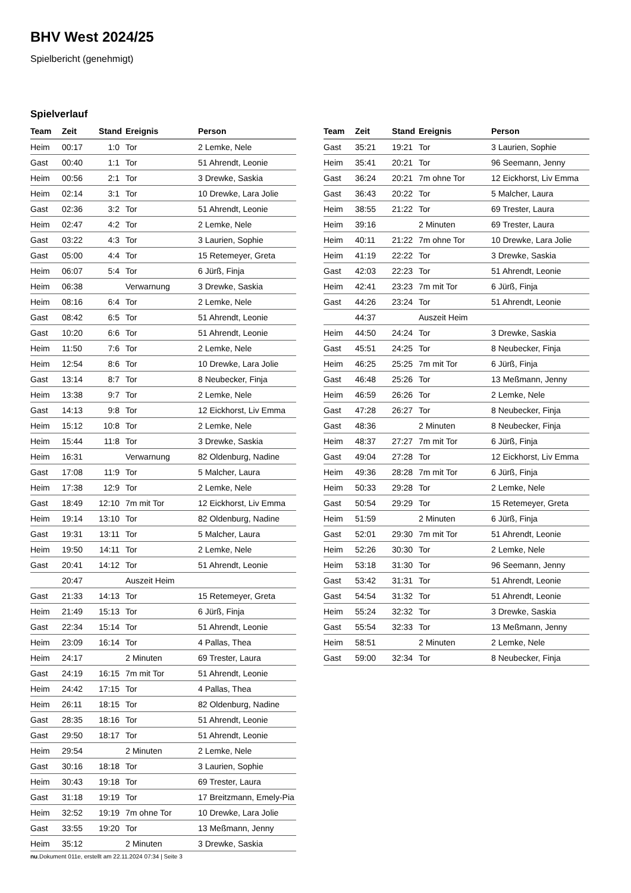BHV West 2024/25
Spielbericht (genehmigt)
Spielverlauf
| Team | Zeit | Stand | Ereignis | Person |
| --- | --- | --- | --- | --- |
| Heim | 00:17 | 1:0 | Tor | 2 Lemke, Nele |
| Gast | 00:40 | 1:1 | Tor | 51 Ahrendt, Leonie |
| Heim | 00:56 | 2:1 | Tor | 3 Drewke, Saskia |
| Heim | 02:14 | 3:1 | Tor | 10 Drewke, Lara Jolie |
| Gast | 02:36 | 3:2 | Tor | 51 Ahrendt, Leonie |
| Heim | 02:47 | 4:2 | Tor | 2 Lemke, Nele |
| Gast | 03:22 | 4:3 | Tor | 3 Laurien, Sophie |
| Gast | 05:00 | 4:4 | Tor | 15 Retemeyer, Greta |
| Heim | 06:07 | 5:4 | Tor | 6 Jürß, Finja |
| Heim | 06:38 | | Verwarnung | 3 Drewke, Saskia |
| Heim | 08:16 | 6:4 | Tor | 2 Lemke, Nele |
| Gast | 08:42 | 6:5 | Tor | 51 Ahrendt, Leonie |
| Gast | 10:20 | 6:6 | Tor | 51 Ahrendt, Leonie |
| Heim | 11:50 | 7:6 | Tor | 2 Lemke, Nele |
| Heim | 12:54 | 8:6 | Tor | 10 Drewke, Lara Jolie |
| Gast | 13:14 | 8:7 | Tor | 8 Neubecker, Finja |
| Heim | 13:38 | 9:7 | Tor | 2 Lemke, Nele |
| Gast | 14:13 | 9:8 | Tor | 12 Eickhorst, Liv Emma |
| Heim | 15:12 | 10:8 | Tor | 2 Lemke, Nele |
| Heim | 15:44 | 11:8 | Tor | 3 Drewke, Saskia |
| Heim | 16:31 | | Verwarnung | 82 Oldenburg, Nadine |
| Gast | 17:08 | 11:9 | Tor | 5 Malcher, Laura |
| Heim | 17:38 | 12:9 | Tor | 2 Lemke, Nele |
| Gast | 18:49 | 12:10 | 7m mit Tor | 12 Eickhorst, Liv Emma |
| Heim | 19:14 | 13:10 | Tor | 82 Oldenburg, Nadine |
| Gast | 19:31 | 13:11 | Tor | 5 Malcher, Laura |
| Heim | 19:50 | 14:11 | Tor | 2 Lemke, Nele |
| Gast | 20:41 | 14:12 | Tor | 51 Ahrendt, Leonie |
| | 20:47 | | Auszeit Heim | |
| Gast | 21:33 | 14:13 | Tor | 15 Retemeyer, Greta |
| Heim | 21:49 | 15:13 | Tor | 6 Jürß, Finja |
| Gast | 22:34 | 15:14 | Tor | 51 Ahrendt, Leonie |
| Heim | 23:09 | 16:14 | Tor | 4 Pallas, Thea |
| Heim | 24:17 | | 2 Minuten | 69 Trester, Laura |
| Gast | 24:19 | 16:15 | 7m mit Tor | 51 Ahrendt, Leonie |
| Heim | 24:42 | 17:15 | Tor | 4 Pallas, Thea |
| Heim | 26:11 | 18:15 | Tor | 82 Oldenburg, Nadine |
| Gast | 28:35 | 18:16 | Tor | 51 Ahrendt, Leonie |
| Gast | 29:50 | 18:17 | Tor | 51 Ahrendt, Leonie |
| Heim | 29:54 | | 2 Minuten | 2 Lemke, Nele |
| Gast | 30:16 | 18:18 | Tor | 3 Laurien, Sophie |
| Heim | 30:43 | 19:18 | Tor | 69 Trester, Laura |
| Gast | 31:18 | 19:19 | Tor | 17 Breitzmann, Emely-Pia |
| Heim | 32:52 | 19:19 | 7m ohne Tor | 10 Drewke, Lara Jolie |
| Gast | 33:55 | 19:20 | Tor | 13 Meßmann, Jenny |
| Heim | 35:12 | | 2 Minuten | 3 Drewke, Saskia |
| Team | Zeit | Stand | Ereignis | Person |
| --- | --- | --- | --- | --- |
| Gast | 35:21 | 19:21 | Tor | 3 Laurien, Sophie |
| Heim | 35:41 | 20:21 | Tor | 96 Seemann, Jenny |
| Gast | 36:24 | 20:21 | 7m ohne Tor | 12 Eickhorst, Liv Emma |
| Gast | 36:43 | 20:22 | Tor | 5 Malcher, Laura |
| Heim | 38:55 | 21:22 | Tor | 69 Trester, Laura |
| Heim | 39:16 | | 2 Minuten | 69 Trester, Laura |
| Heim | 40:11 | 21:22 | 7m ohne Tor | 10 Drewke, Lara Jolie |
| Heim | 41:19 | 22:22 | Tor | 3 Drewke, Saskia |
| Gast | 42:03 | 22:23 | Tor | 51 Ahrendt, Leonie |
| Heim | 42:41 | 23:23 | 7m mit Tor | 6 Jürß, Finja |
| Gast | 44:26 | 23:24 | Tor | 51 Ahrendt, Leonie |
| | 44:37 | | Auszeit Heim | |
| Heim | 44:50 | 24:24 | Tor | 3 Drewke, Saskia |
| Gast | 45:51 | 24:25 | Tor | 8 Neubecker, Finja |
| Heim | 46:25 | 25:25 | 7m mit Tor | 6 Jürß, Finja |
| Gast | 46:48 | 25:26 | Tor | 13 Meßmann, Jenny |
| Heim | 46:59 | 26:26 | Tor | 2 Lemke, Nele |
| Gast | 47:28 | 26:27 | Tor | 8 Neubecker, Finja |
| Gast | 48:36 | | 2 Minuten | 8 Neubecker, Finja |
| Heim | 48:37 | 27:27 | 7m mit Tor | 6 Jürß, Finja |
| Gast | 49:04 | 27:28 | Tor | 12 Eickhorst, Liv Emma |
| Heim | 49:36 | 28:28 | 7m mit Tor | 6 Jürß, Finja |
| Heim | 50:33 | 29:28 | Tor | 2 Lemke, Nele |
| Gast | 50:54 | 29:29 | Tor | 15 Retemeyer, Greta |
| Heim | 51:59 | | 2 Minuten | 6 Jürß, Finja |
| Gast | 52:01 | 29:30 | 7m mit Tor | 51 Ahrendt, Leonie |
| Heim | 52:26 | 30:30 | Tor | 2 Lemke, Nele |
| Heim | 53:18 | 31:30 | Tor | 96 Seemann, Jenny |
| Gast | 53:42 | 31:31 | Tor | 51 Ahrendt, Leonie |
| Gast | 54:54 | 31:32 | Tor | 51 Ahrendt, Leonie |
| Heim | 55:24 | 32:32 | Tor | 3 Drewke, Saskia |
| Gast | 55:54 | 32:33 | Tor | 13 Meßmann, Jenny |
| Heim | 58:51 | | 2 Minuten | 2 Lemke, Nele |
| Gast | 59:00 | 32:34 | Tor | 8 Neubecker, Finja |
nu.Dokument 011e, erstellt am 22.11.2024 07:34 | Seite 3